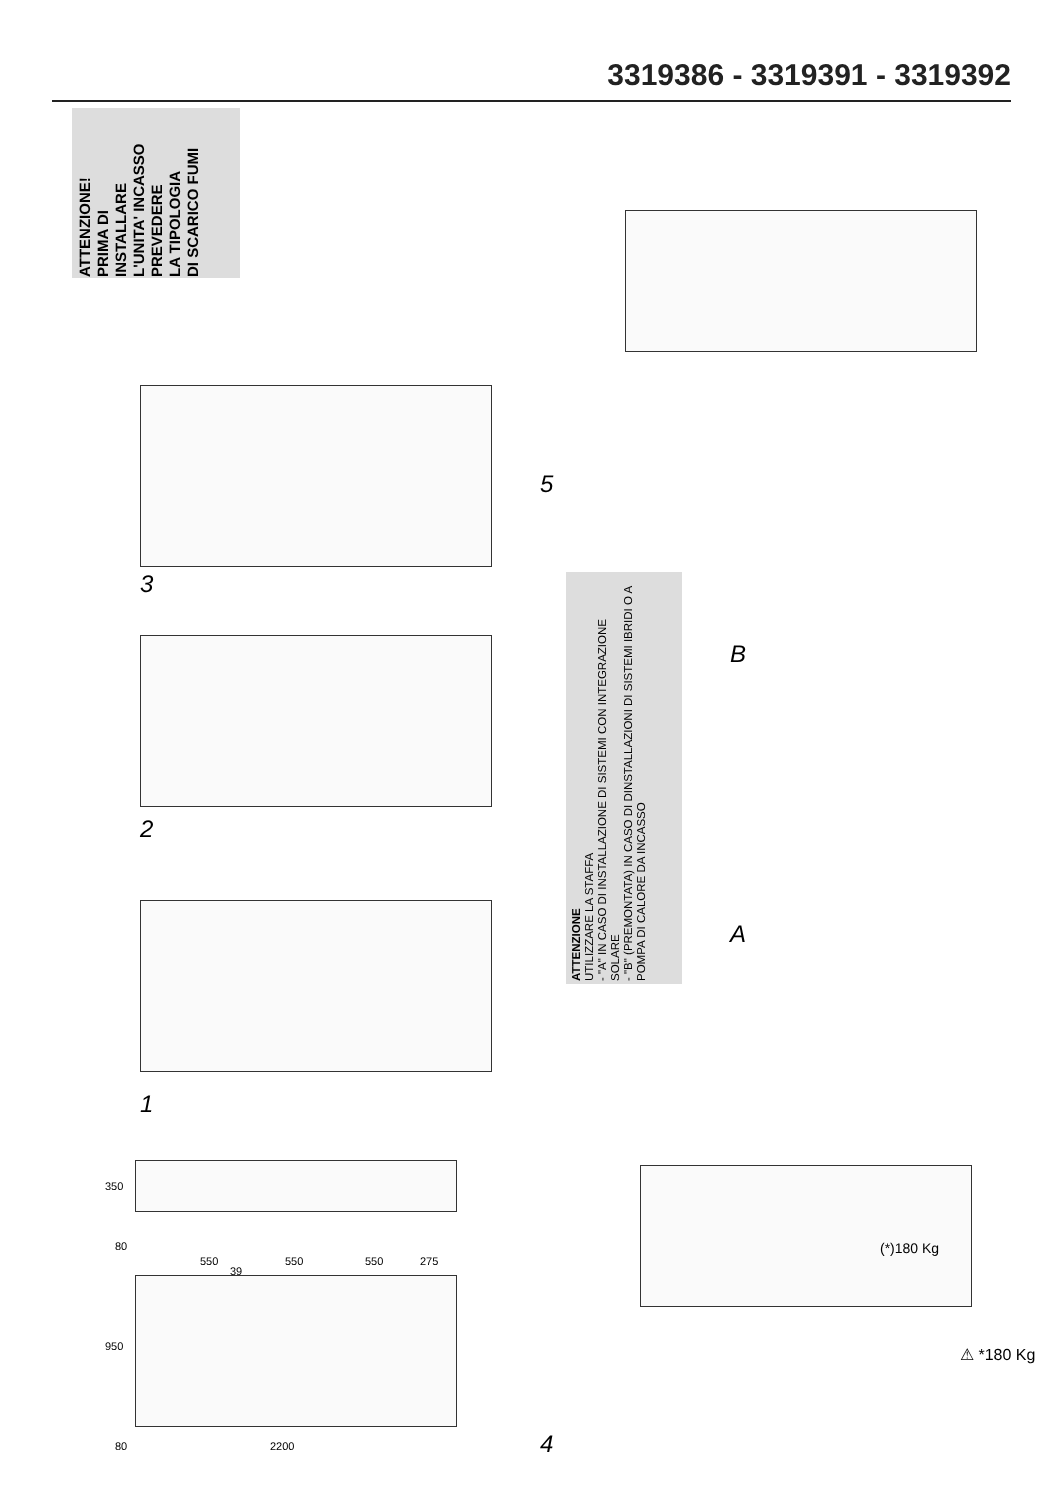3319386 - 3319391 - 3319392
ATTENZIONE!
PRIMA DI
INSTALLARE
L'UNITA' INCASSO
PREVEDERE
LA TIPOLOGIA
DI SCARICO FUMI
3
2
1
5
4
ATTENZIONE
UTILIZZARE LA STAFFA
- "A" IN CASO DI INSTALLAZIONE DI SISTEMI CON INTEGRAZIONE SOLARE
- "B" (PREMONTATA) IN CASO DI DINSTALLAZIONI DI SISTEMI IBRIDI O A POMPA DI CALORE DA INCASSO
A
B
350
80
950
80 2200
550
39
550 550 275
(*)180 Kg
⚠ *180 Kg